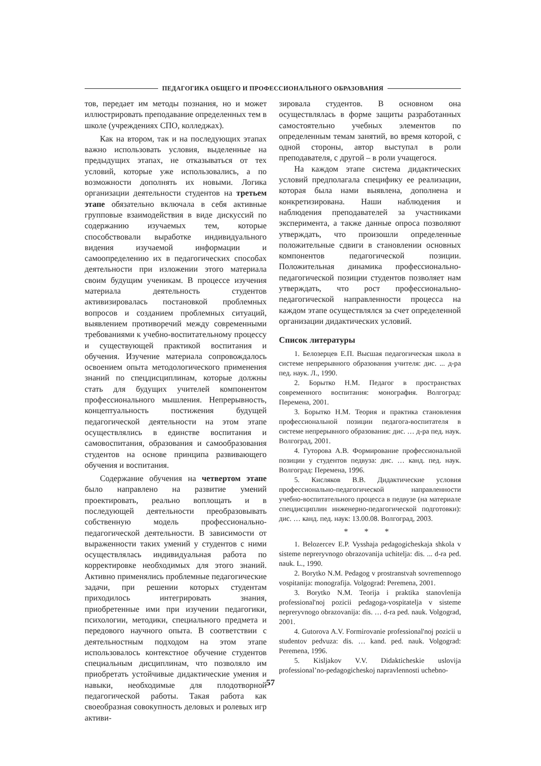ПЕДАГОГИКА ОБЩЕГО И ПРОФЕССИОНАЛЬНОГО ОБРАЗОВАНИЯ
тов, передает им методы познания, но и может иллюстрировать преподавание определенных тем в школе (учреждениях СПО, колледжах).
Как на втором, так и на последующих этапах важно использовать условия, выделенные на предыдущих этапах, не отказываться от тех условий, которые уже использовались, а по возможности дополнять их новыми. Логика организации деятельности студентов на третьем этапе обязательно включала в себя активные групповые взаимодействия в виде дискуссий по содержанию изучаемых тем, которые способствовали выработке индивидуального видения изучаемой информации и самоопределению их в педагогических способах деятельности при изложении этого материала своим будущим ученикам. В процессе изучения материала деятельность студентов активизировалась постановкой проблемных вопросов и созданием проблемных ситуаций, выявлением противоречий между современными требованиями к учебно-воспитательному процессу и существующей практикой воспитания и обучения. Изучение материала сопровождалось освоением опыта методологического применения знаний по спецдисциплинам, которые должны стать для будущих учителей компонентом профессионального мышления. Непрерывность, концептуальность постижения будущей педагогической деятельности на этом этапе осуществлялись в единстве воспитания и самовоспитания, образования и самообразования студентов на основе принципа развивающего обучения и воспитания.
Содержание обучения на четвертом этапе было направлено на развитие умений проектировать, реально воплощать и в последующей деятельности преобразовывать собственную модель профессионально-педагогической деятельности. В зависимости от выраженности таких умений у студентов с ними осуществлялась индивидуальная работа по корректировке необходимых для этого знаний. Активно применялись проблемные педагогические задачи, при решении которых студентам приходилось интегрировать знания, приобретенные ими при изучении педагогики, психологии, методики, специального предмета и передового научного опыта. В соответствии с деятельностным подходом на этом этапе использовалось контекстное обучение студентов специальным дисциплинам, что позволяло им приобретать устойчивые дидактические умения и навыки, необходимые для плодотворной педагогической работы. Такая работа как своеобразная совокупность деловых и ролевых игр активи-
зировала студентов. В основном она осуществлялась в форме защиты разработанных самостоятельно учебных элементов по определенным темам занятий, во время которой, с одной стороны, автор выступал в роли преподавателя, с другой – в роли учащегося.
На каждом этапе система дидактических условий предполагала специфику ее реализации, которая была нами выявлена, дополнена и конкретизирована. Наши наблюдения и наблюдения преподавателей за участниками эксперимента, а также данные опроса позволяют утверждать, что произошли определенные положительные сдвиги в становлении основных компонентов педагогической позиции. Положительная динамика профессионально-педагогической позиции студентов позволяет нам утверждать, что рост профессионально-педагогической направленности процесса на каждом этапе осуществлялся за счет определенной организации дидактических условий.
Список литературы
1. Белозерцев Е.П. Высшая педагогическая школа в системе непрерывного образования учителя: дис. ... д-ра пед. наук. Л., 1990.
2. Борытко Н.М. Педагог в пространствах современного воспитания: монография. Волгоград: Перемена, 2001.
3. Борытко Н.М. Теория и практика становления профессиональной позиции педагога-воспитателя в системе непрерывного образования: дис. … д-ра пед. наук. Волгоград, 2001.
4. Гуторова А.В. Формирование профессиональной позиции у студентов педвуза: дис. … канд. пед. наук. Волгоград: Перемена, 1996.
5. Кисляков В.В. Дидактические условия профессионально-педагогической направленности учебно-воспитательного процесса в педвузе (на материале спецдисциплин инженерно-педагогической подготовки): дис. … канд. пед. наук: 13.00.08. Волгоград, 2003.
* * *
1. Belozercev E.P. Vysshaja pedagogicheskaja shkola v sisteme nepreryvnogo obrazovanija uchitelja: dis. ... d-ra ped. nauk. L., 1990.
2. Borytko N.M. Pedagog v prostranstvah sovremennogo vospitanija: monografija. Volgograd: Peremena, 2001.
3. Borytko N.M. Teorija i praktika stanovlenija professional'noj pozicii pedagoga-vospitatelja v sisteme nepreryvnogo obrazovanija: dis. … d-ra ped. nauk. Volgograd, 2001.
4. Gutorova A.V. Formirovanie professional'noj pozicii u studentov pedvuza: dis. … kand. ped. nauk. Volgograd: Peremena, 1996.
5. Kisljakov V.V. Didakticheskie uslovija professional’no-pedagogicheskoj napravlennosti uchebno-
57